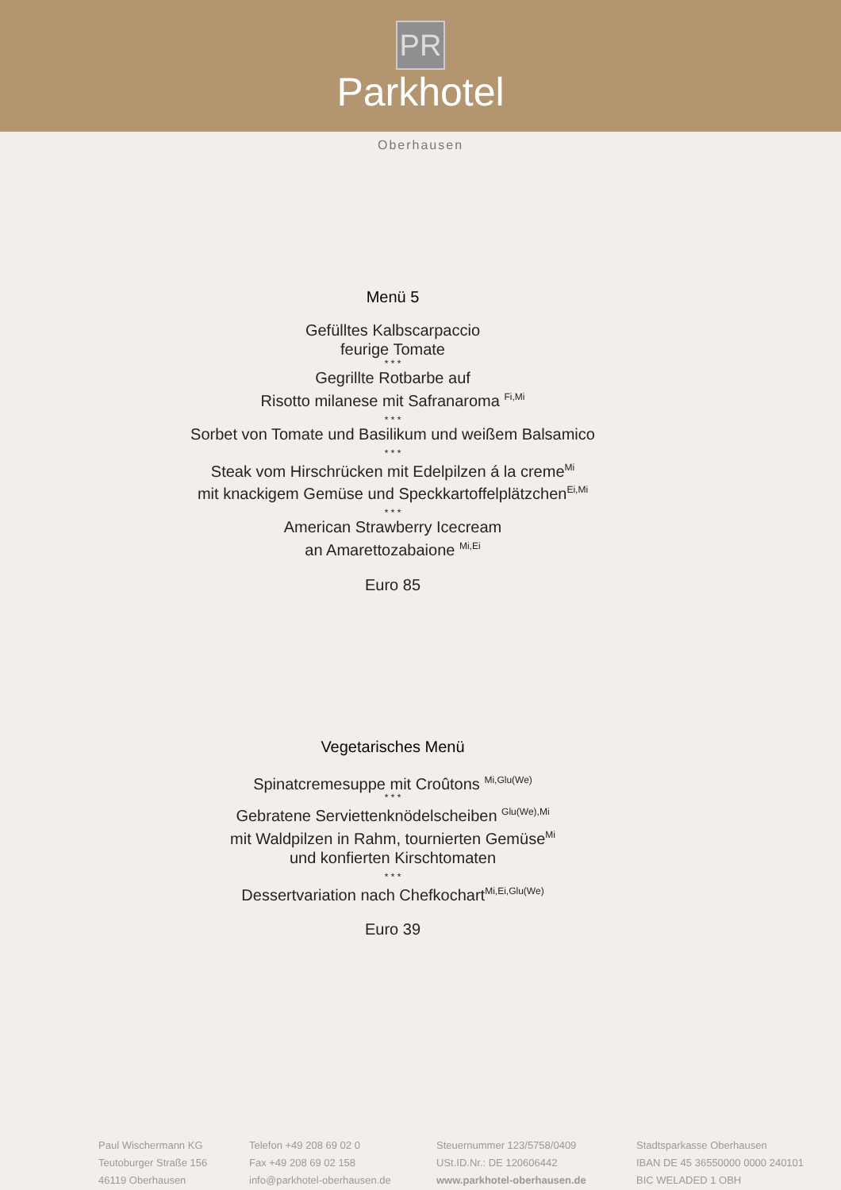PR
Parkhotel
Oberhausen
Menü 5
Gefülltes Kalbscarpaccio
feurige Tomate
* * *
Gegrillte Rotbarbe auf
Risotto milanese mit Safranaroma <sup>Fi,Mi</sup>
* * *
Sorbet von Tomate und Basilikum und weißem Balsamico
* * *
Steak vom Hirschrücken mit Edelpilzen á la creme<sup>Mi</sup>
mit knackigem Gemüse und Speckkartoffelplätzchen<sup>Ei,Mi</sup>
* * *
American Strawberry Icecream
an Amarettozabaione <sup>Mi,Ei</sup>
Euro 85
Vegetarisches Menü
Spinatcremesuppe mit Croûtons <sup>Mi,Glu(We)</sup>
* * *
Gebratene Serviettenknödelscheiben <sup>Glu(We),Mi</sup>
mit Waldpilzen in Rahm, tournierten Gemüse<sup>Mi</sup>
und konfierten Kirschtomaten
* * *
Dessertvariation nach Chefkochart<sup>Mi,Ei,Glu(We)</sup>
Euro 39
Paul Wischermann KG
Teutoburger Straße 156
46119 Oberhausen
Telefon +49 208 69 02 0
Fax +49 208 69 02 158
info@parkhotel-oberhausen.de
Steuernummer 123/5758/0409
USt.ID.Nr.: DE 120606442
www.parkhotel-oberhausen.de
Stadtsparkasse Oberhausen
IBAN DE 45 36550000 0000 240101
BIC WELADED 1 OBH